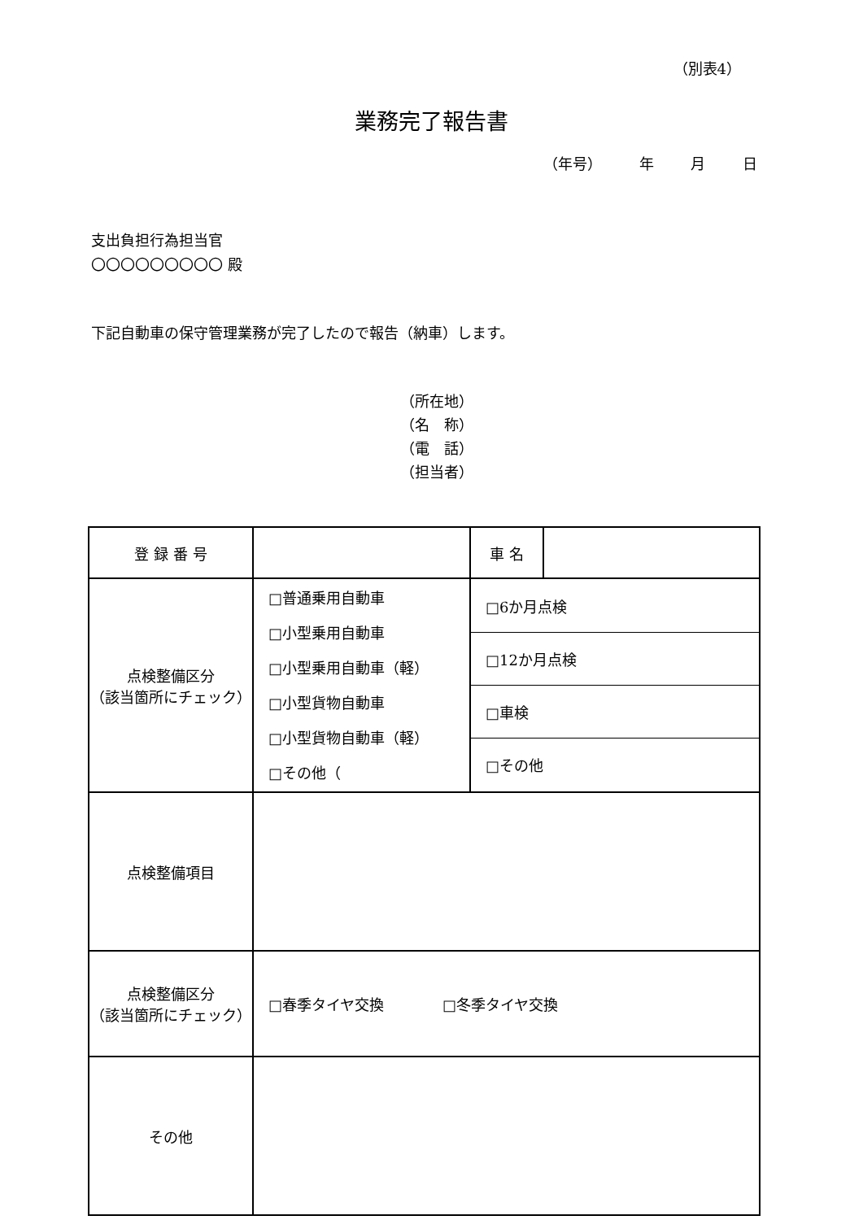（別表4）
業務完了報告書
（年号） 年 月 日
支出負担行為担当官
〇〇〇〇〇〇〇〇〇 殿
下記自動車の保守管理業務が完了したので報告（納車）します。
（所在地）
（名　称）
（電　話）
（担当者）
| 登 録 番 号 | | 車 名 | |
| 点検整備区分 （該当箇所にチェック） | □普通乗用自動車 □小型乗用自動車 □小型乗用自動車（軽） □小型貨物自動車 □小型貨物自動車（軽） □その他（ | / □6か月点検 / / □12か月点検 / / □車検 / / □その他 / | |
| 点検整備項目 | | | |
| 点検整備区分 （該当箇所にチェック） | □春季タイヤ交換 □冬季タイヤ交換 | | |
| その他 | | | |